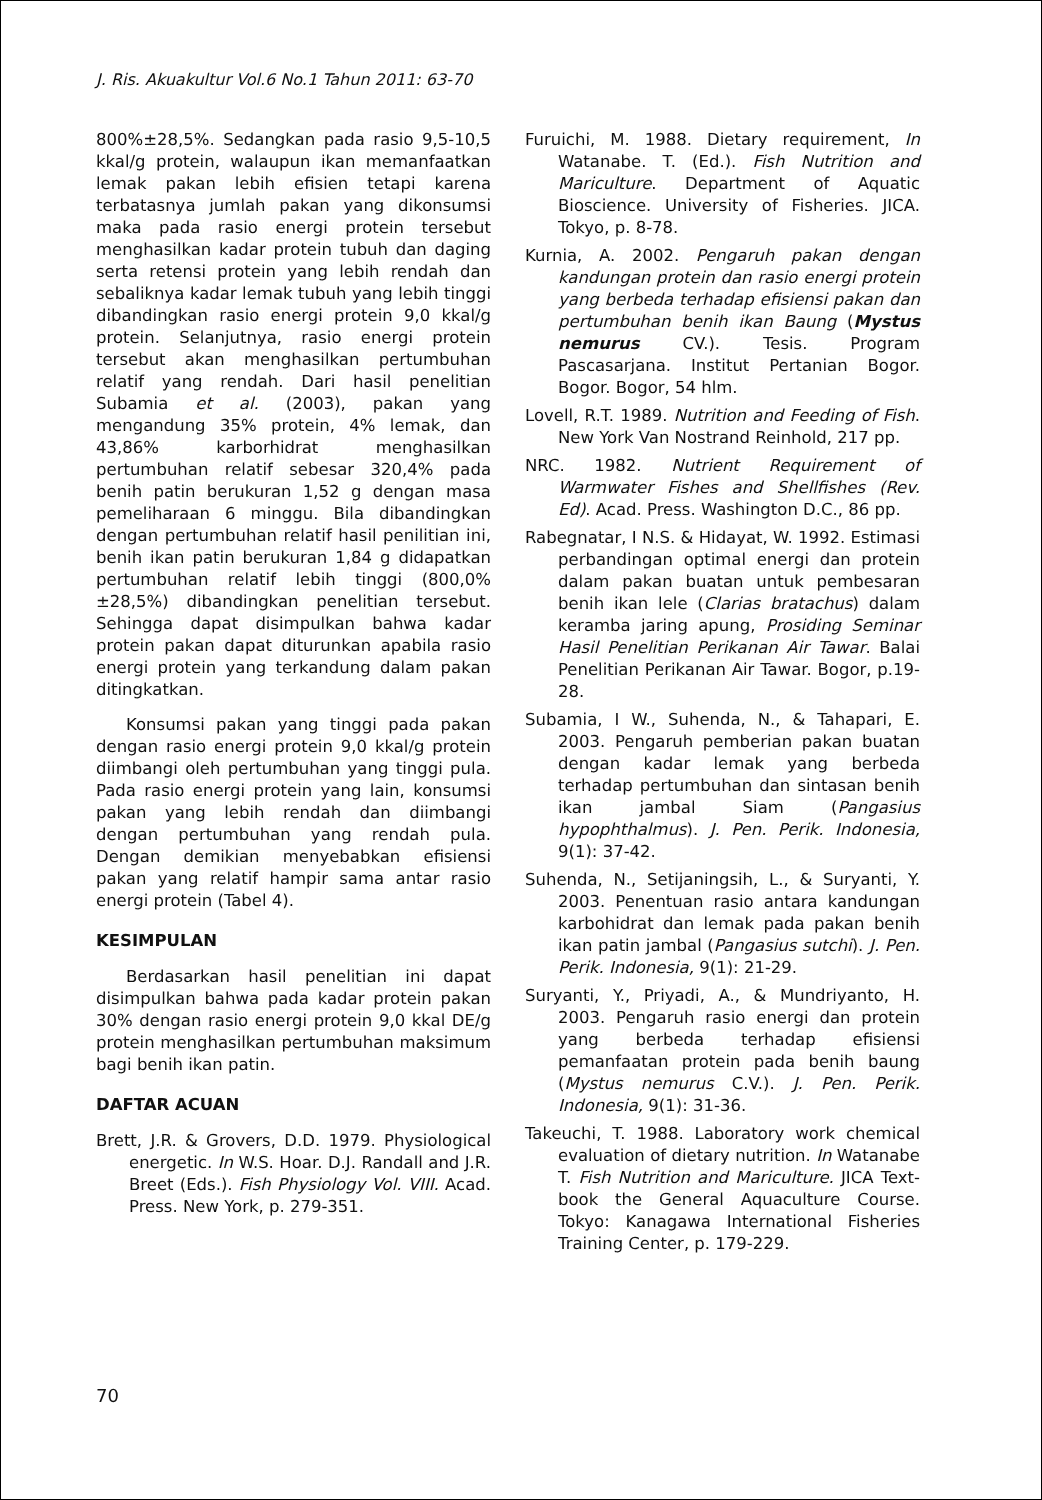J. Ris. Akuakultur Vol.6 No.1 Tahun 2011: 63-70
800%±28,5%. Sedangkan pada rasio 9,5-10,5 kkal/g protein, walaupun ikan memanfaatkan lemak pakan lebih efisien tetapi karena terbatasnya jumlah pakan yang dikonsumsi maka pada rasio energi protein tersebut menghasilkan kadar protein tubuh dan daging serta retensi protein yang lebih rendah dan sebaliknya kadar lemak tubuh yang lebih tinggi dibandingkan rasio energi protein 9,0 kkal/g protein. Selanjutnya, rasio energi protein tersebut akan menghasilkan pertumbuhan relatif yang rendah. Dari hasil penelitian Subamia et al. (2003), pakan yang mengandung 35% protein, 4% lemak, dan 43,86% karborhidrat menghasilkan pertumbuhan relatif sebesar 320,4% pada benih patin berukuran 1,52 g dengan masa pemeliharaan 6 minggu. Bila dibandingkan dengan pertumbuhan relatif hasil penilitian ini, benih ikan patin berukuran 1,84 g didapatkan pertumbuhan relatif lebih tinggi (800,0%±28,5%) dibandingkan penelitian tersebut. Sehingga dapat disimpulkan bahwa kadar protein pakan dapat diturunkan apabila rasio energi protein yang terkandung dalam pakan ditingkatkan.
Konsumsi pakan yang tinggi pada pakan dengan rasio energi protein 9,0 kkal/g protein diimbangi oleh pertumbuhan yang tinggi pula. Pada rasio energi protein yang lain, konsumsi pakan yang lebih rendah dan diimbangi dengan pertumbuhan yang rendah pula. Dengan demikian menyebabkan efisiensi pakan yang relatif hampir sama antar rasio energi protein (Tabel 4).
KESIMPULAN
Berdasarkan hasil penelitian ini dapat disimpulkan bahwa pada kadar protein pakan 30% dengan rasio energi protein 9,0 kkal DE/g protein menghasilkan pertumbuhan maksimum bagi benih ikan patin.
DAFTAR ACUAN
Brett, J.R. & Grovers, D.D. 1979. Physiological energetic. In W.S. Hoar. D.J. Randall and J.R. Breet (Eds.). Fish Physiology Vol. VIII. Acad. Press. New York, p. 279-351.
Furuichi, M. 1988. Dietary requirement, In Watanabe. T. (Ed.). Fish Nutrition and Mariculture. Department of Aquatic Bioscience. University of Fisheries. JICA. Tokyo, p. 8-78.
Kurnia, A. 2002. Pengaruh pakan dengan kandungan protein dan rasio energi protein yang berbeda terhadap efisiensi pakan dan pertumbuhan benih ikan Baung (Mystus nemurus CV.). Tesis. Program Pascasarjana. Institut Pertanian Bogor. Bogor. Bogor, 54 hlm.
Lovell, R.T. 1989. Nutrition and Feeding of Fish. New York Van Nostrand Reinhold, 217 pp.
NRC. 1982. Nutrient Requirement of Warmwater Fishes and Shellfishes (Rev. Ed). Acad. Press. Washington D.C., 86 pp.
Rabegnatar, I N.S. & Hidayat, W. 1992. Estimasi perbandingan optimal energi dan protein dalam pakan buatan untuk pembesaran benih ikan lele (Clarias bratachus) dalam keramba jaring apung, Prosiding Seminar Hasil Penelitian Perikanan Air Tawar. Balai Penelitian Perikanan Air Tawar. Bogor, p.19-28.
Subamia, I W., Suhenda, N., & Tahapari, E. 2003. Pengaruh pemberian pakan buatan dengan kadar lemak yang berbeda terhadap pertumbuhan dan sintasan benih ikan jambal Siam (Pangasius hypophthalmus). J. Pen. Perik. Indonesia, 9(1): 37-42.
Suhenda, N., Setijaningsih, L., & Suryanti, Y. 2003. Penentuan rasio antara kandungan karbohidrat dan lemak pada pakan benih ikan patin jambal (Pangasius sutchi). J. Pen. Perik. Indonesia, 9(1): 21-29.
Suryanti, Y., Priyadi, A., & Mundriyanto, H. 2003. Pengaruh rasio energi dan protein yang berbeda terhadap efisiensi pemanfaatan protein pada benih baung (Mystus nemurus C.V.). J. Pen. Perik. Indonesia, 9(1): 31-36.
Takeuchi, T. 1988. Laboratory work chemical evaluation of dietary nutrition. In Watanabe T. Fish Nutrition and Mariculture. JICA Text-book the General Aquaculture Course. Tokyo: Kanagawa International Fisheries Training Center, p. 179-229.
70